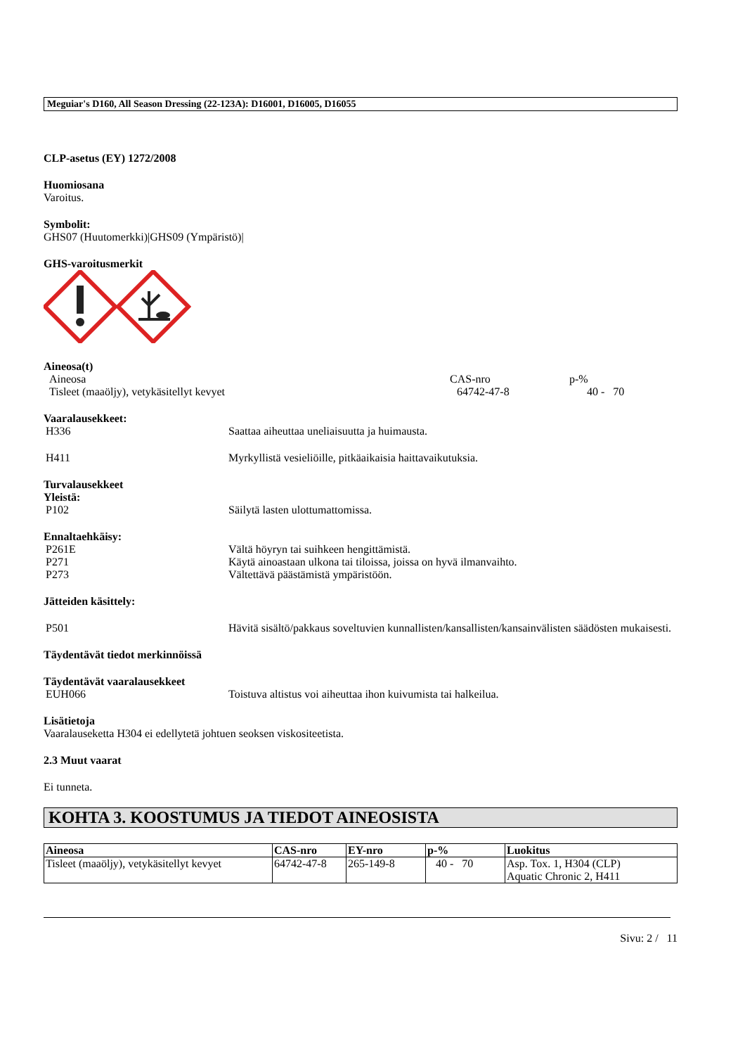Meguiar's D160, All Season Dressing (22-123A): D16001, D16005, D16055
CLP-asetus (EY) 1272/2008
Huomiosana
Varoitus.
Symbolit:
GHS07 (Huutomerkki)|GHS09 (Ympäristö)|
GHS-varoitusmerkit
Aineosa(t)
Aineosa CAS-nro p-%
Tisleet (maaöljy), vetykäsitellyt kevyet 64742-47-8 40 - 70
Vaaralausekkeet:
H336 Saattaa aiheuttaa uneliaisuutta ja huimausta.
H411 Myrkyllistä vesieliöille, pitkäaikaisia haittavaikutuksia.
Turvalausekkeet
Yleistä:
P102 Säilytä lasten ulottumattomissa.
Ennaltaehkäisy:
P261E Vältä höyryn tai suihkeen hengittämistä.
P271 Käytä ainoastaan ulkona tai tiloissa, joissa on hyvä ilmanvaihto.
P273 Vältettävä päästämistä ympäristöön.
Jätteiden käsittely:
P501 Hävitä sisältö/pakkaus soveltuvien kunnallisten/kansallisten/kansainvälisten säädösten mukaisesti.
Täydentävät tiedot merkinnöissä
Täydentävät vaaralausekkeet
EUH066 Toistuva altistus voi aiheuttaa ihon kuivumista tai halkeilua.
Lisätietoja
Vaaralauseketta H304 ei edellytetä johtuen seoksen viskositeetista.
2.3 Muut vaarat
Ei tunneta.
KOHTA 3. KOOSTUMUS JA TIEDOT AINEOSISTA
| Aineosa | CAS-nro | EY-nro | p-% | Luokitus |
| --- | --- | --- | --- | --- |
| Tisleet (maaöljy), vetykäsitellyt kevyet | 64742-47-8 | 265-149-8 | 40 - 70 | Asp. Tox. 1, H304 (CLP) Aquatic Chronic 2, H411 |
Sivu: 2 / 11